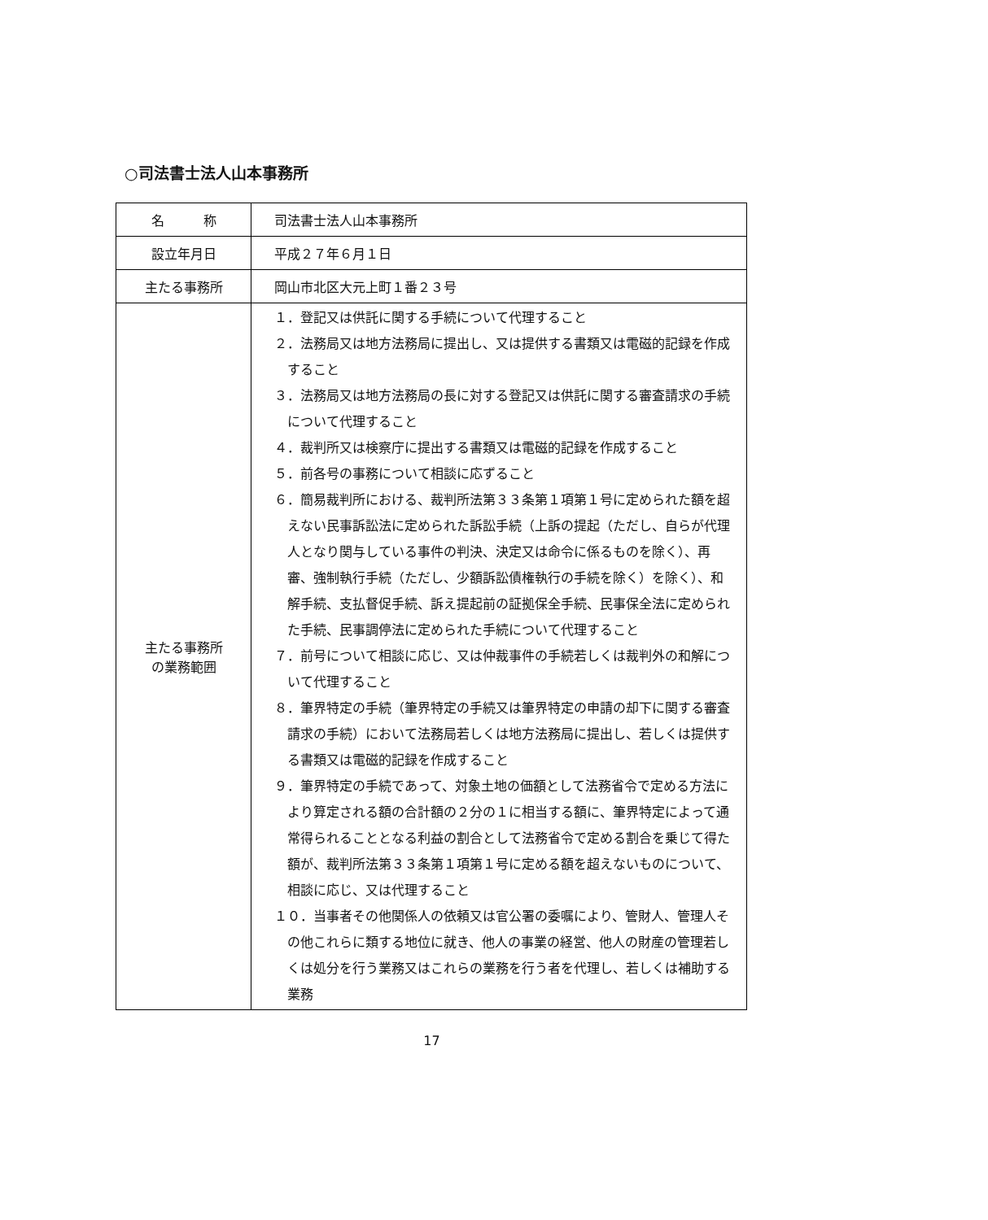○司法書士法人山本事務所
| 名 称 | 司法書士法人山本事務所 |
| 設立年月日 | 平成２７年６月１日 |
| 主たる事務所 | 岡山市北区大元上町１番２３号 |
| 主たる事務所 の業務範囲 | １．登記又は供託に関する手続について代理すること ２．法務局又は地方法務局に提出し、又は提供する書類又は電磁的記録を作成すること ３．法務局又は地方法務局の長に対する登記又は供託に関する審査請求の手続について代理すること ４．裁判所又は検察庁に提出する書類又は電磁的記録を作成すること ５．前各号の事務について相談に応ずること ６．簡易裁判所における、裁判所法第３３条第１項第１号に定められた額を超えない民事訴訟法に定められた訴訟手続（上訴の提起（ただし、自らが代理人となり関与している事件の判決、決定又は命令に係るものを除く）、再審、強制執行手続（ただし、少額訴訟債権執行の手続を除く）を除く）、和解手続、支払督促手続、訴え提起前の証拠保全手続、民事保全法に定められた手続、民事調停法に定められた手続について代理すること ７．前号について相談に応じ、又は仲裁事件の手続若しくは裁判外の和解について代理すること ８．筆界特定の手続（筆界特定の手続又は筆界特定の申請の却下に関する審査請求の手続）において法務局若しくは地方法務局に提出し、若しくは提供する書類又は電磁的記録を作成すること ９．筆界特定の手続であって、対象土地の価額として法務省令で定める方法により算定される額の合計額の２分の１に相当する額に、筆界特定によって通常得られることとなる利益の割合として法務省令で定める割合を乗じて得た額が、裁判所法第３３条第１項第１号に定める額を超えないものについて、相談に応じ、又は代理すること １０．当事者その他関係人の依頼又は官公署の委嘱により、管財人、管理人その他これらに類する地位に就き、他人の事業の経営、他人の財産の管理若しくは処分を行う業務又はこれらの業務を行う者を代理し、若しくは補助する業務 |
17